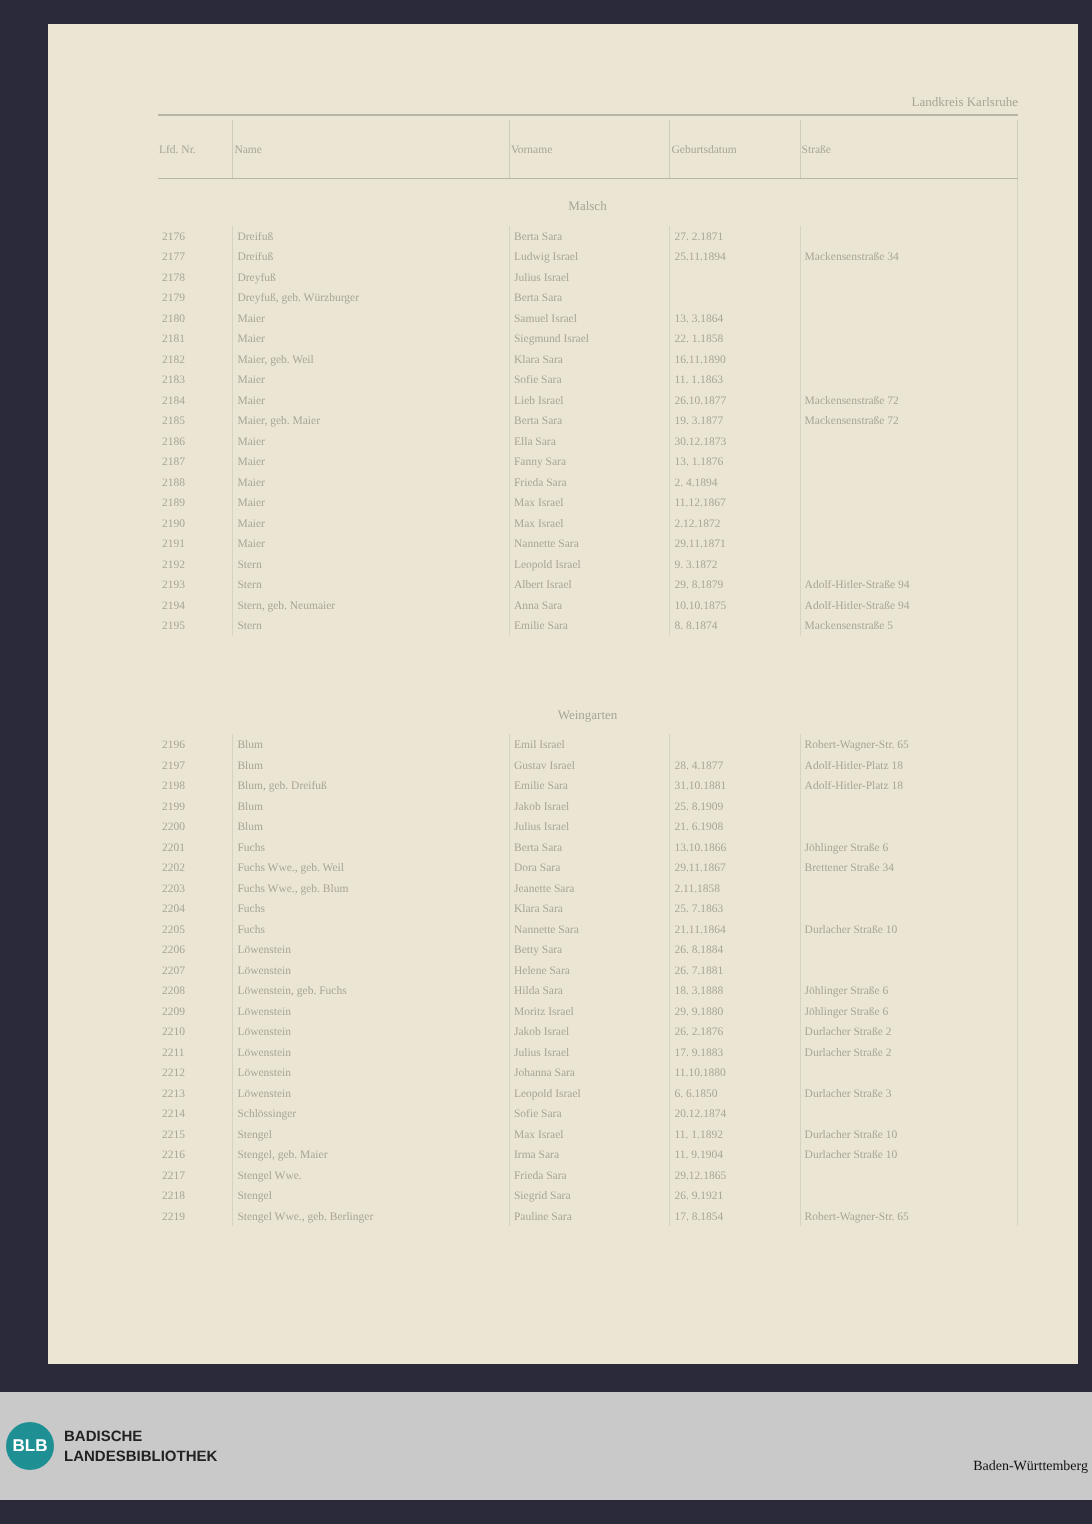Landkreis Karlsruhe
| Lfd. Nr. | Name | Vorname | Geburtsdatum | Straße |
| --- | --- | --- | --- | --- |
| Malsch | | | | |
| 2176 | Dreifuß | Berta Sara | 27. 2.1871 | |
| 2177 | Dreifuß | Ludwig Israel | 25.11.1894 | Mackensenstraße 34 |
| 2178 | Dreyfuß | Julius Israel | | |
| 2179 | Dreyfuß, geb. Würzburger | Berta Sara | | |
| 2180 | Maier | Samuel Israel | 13. 3.1864 | |
| 2181 | Maier | Siegmund Israel | 22. 1.1858 | |
| 2182 | Maier, geb. Weil | Klara Sara | 16.11.1890 | |
| 2183 | Maier | Sofie Sara | 11. 1.1863 | |
| 2184 | Maier | Lieb Israel | 26.10.1877 | Mackensenstraße 72 |
| 2185 | Maier, geb. Maier | Berta Sara | 19. 3.1877 | Mackensenstraße 72 |
| 2186 | Maier | Ella Sara | 30.12.1873 | |
| 2187 | Maier | Fanny Sara | 13. 1.1876 | |
| 2188 | Maier | Frieda Sara | 2. 4.1894 | |
| 2189 | Maier | Max Israel | 11.12.1867 | |
| 2190 | Maier | Max Israel | 2.12.1872 | |
| 2191 | Maier | Nannette Sara | 29.11.1871 | |
| 2192 | Stern | Leopold Israel | 9. 3.1872 | |
| 2193 | Stern | Albert Israel | 29. 8.1879 | Adolf-Hitler-Straße 94 |
| 2194 | Stern, geb. Neumaier | Anna Sara | 10.10.1875 | Adolf-Hitler-Straße 94 |
| 2195 | Stern | Emilie Sara | 8. 8.1874 | Mackensenstraße 5 |
| Weingarten | | | | |
| 2196 | Blum | Emil Israel | | Robert-Wagner-Str. 65 |
| 2197 | Blum | Gustav Israel | 28. 4.1877 | Adolf-Hitler-Platz 18 |
| 2198 | Blum, geb. Dreifuß | Emilie Sara | 31.10.1881 | Adolf-Hitler-Platz 18 |
| 2199 | Blum | Jakob Israel | 25. 8.1909 | |
| 2200 | Blum | Julius Israel | 21. 6.1908 | |
| 2201 | Fuchs | Berta Sara | 13.10.1866 | Jöhlinger Straße 6 |
| 2202 | Fuchs Wwe., geb. Weil | Dora Sara | 29.11.1867 | Brettener Straße 34 |
| 2203 | Fuchs Wwe., geb. Blum | Jeanette Sara | 2.11.1858 | |
| 2204 | Fuchs | Klara Sara | 25. 7.1863 | |
| 2205 | Fuchs | Nannette Sara | 21.11.1864 | Durlacher Straße 10 |
| 2206 | Löwenstein | Betty Sara | 26. 8.1884 | |
| 2207 | Löwenstein | Helene Sara | 26. 7.1881 | |
| 2208 | Löwenstein, geb. Fuchs | Hilda Sara | 18. 3.1888 | Jöhlinger Straße 6 |
| 2209 | Löwenstein | Moritz Israel | 29. 9.1880 | Jöhlinger Straße 6 |
| 2210 | Löwenstein | Jakob Israel | 26. 2.1876 | Durlacher Straße 2 |
| 2211 | Löwenstein | Julius Israel | 17. 9.1883 | Durlacher Straße 2 |
| 2212 | Löwenstein | Johanna Sara | 11.10.1880 | |
| 2213 | Löwenstein | Leopold Israel | 6. 6.1850 | Durlacher Straße 3 |
| 2214 | Schlössinger | Sofie Sara | 20.12.1874 | |
| 2215 | Stengel | Max Israel | 11. 1.1892 | Durlacher Straße 10 |
| 2216 | Stengel, geb. Maier | Irma Sara | 11. 9.1904 | Durlacher Straße 10 |
| 2217 | Stengel Wwe. | Frieda Sara | 29.12.1865 | |
| 2218 | Stengel | Siegrid Sara | 26. 9.1921 | |
| 2219 | Stengel Wwe., geb. Berlinger | Pauline Sara | 17. 8.1854 | Robert-Wagner-Str. 65 |
BLB
BADISCHE
LANDESBIBLIOTHEK
Baden-Württemberg